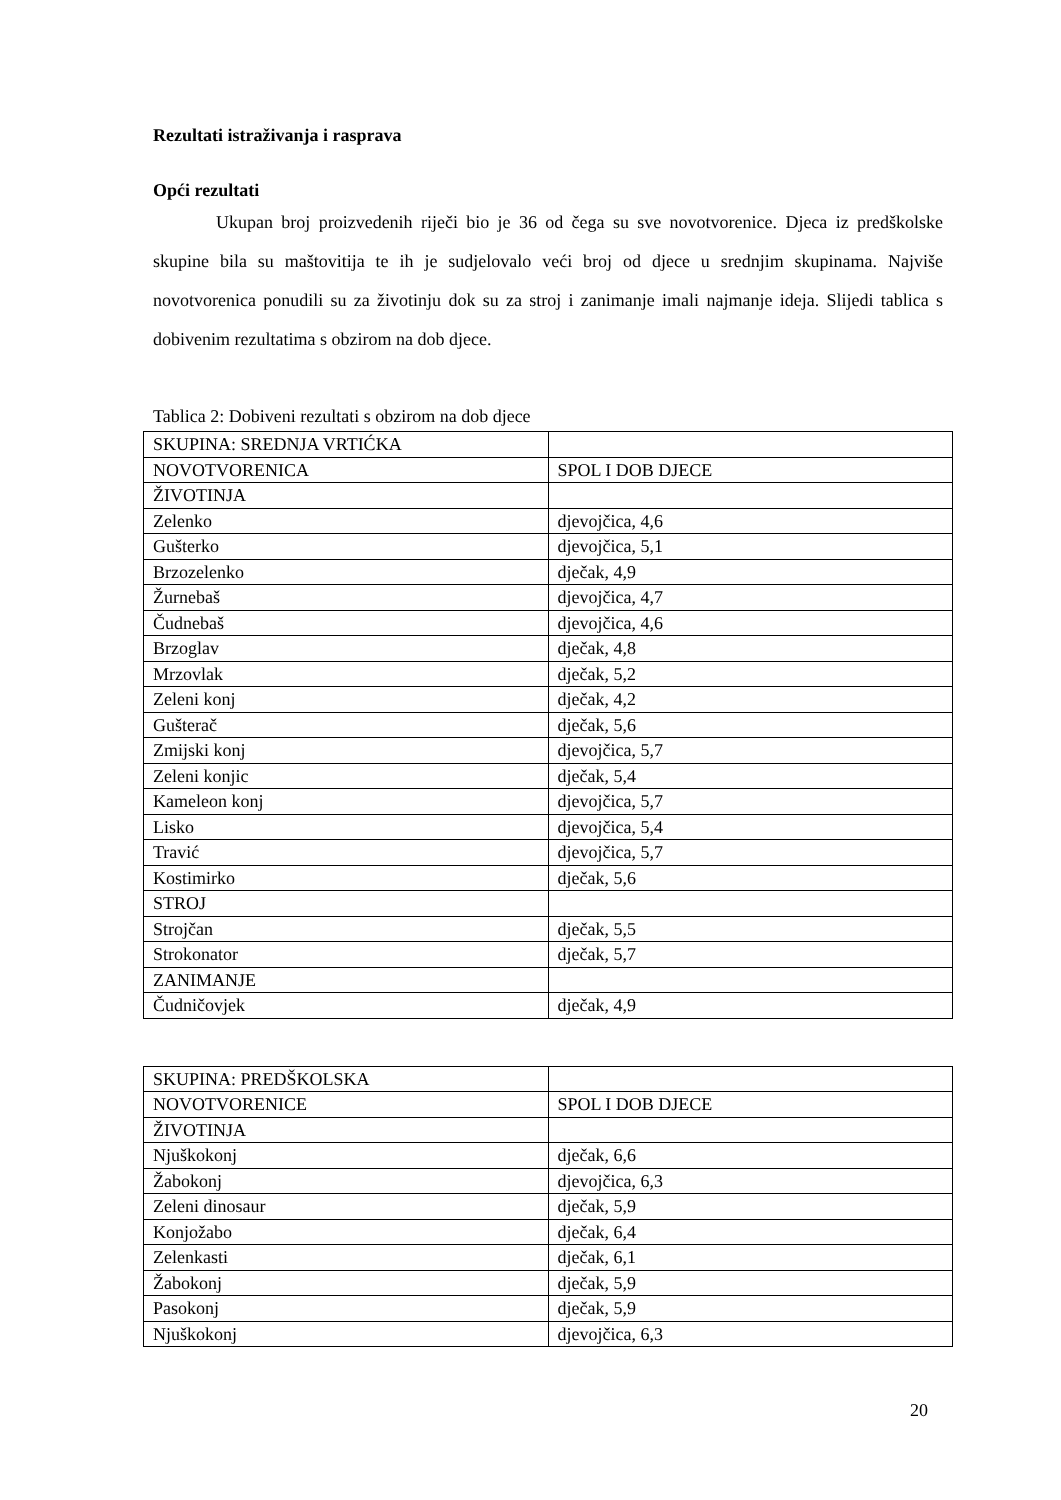Rezultati istraživanja i rasprava
Opći rezultati
Ukupan broj proizvedenih riječi bio je 36 od čega su sve novotvorenice. Djeca iz predškolske skupine bila su maštovitija te ih je sudjelovalo veći broj od djece u srednjim skupinama. Najviše novotvorenica ponudili su za životinju dok su za stroj i zanimanje imali najmanje ideja. Slijedi tablica s dobivenim rezultatima s obzirom na dob djece.
Tablica 2: Dobiveni rezultati s obzirom na dob djece
| SKUPINA: SREDNJA VRTIĆKA | |
| NOVOTVORENICA | SPOL I DOB DJECE |
| ŽIVOTINJA | |
| Zelenko | djevojčica, 4,6 |
| Gušterko | djevojčica, 5,1 |
| Brzozelenko | dječak, 4,9 |
| Žurnebaš | djevojčica, 4,7 |
| Čudnebaš | djevojčica, 4,6 |
| Brzoglav | dječak, 4,8 |
| Mrzovlak | dječak, 5,2 |
| Zeleni konj | dječak, 4,2 |
| Gušterač | dječak, 5,6 |
| Zmijski konj | djevojčica, 5,7 |
| Zeleni konjic | dječak, 5,4 |
| Kameleon konj | djevojčica, 5,7 |
| Lisko | djevojčica, 5,4 |
| Travić | djevojčica, 5,7 |
| Kostimirko | dječak, 5,6 |
| STROJ | |
| Strojčan | dječak, 5,5 |
| Strokonator | dječak, 5,7 |
| ZANIMANJE | |
| Čudničovjek | dječak, 4,9 |
| SKUPINA: PREDŠKOLSKA | |
| NOVOTVORENICE | SPOL I DOB DJECE |
| ŽIVOTINJA | |
| Njuškokonj | dječak, 6,6 |
| Žabokonj | djevojčica, 6,3 |
| Zeleni dinosaur | dječak, 5,9 |
| Konjožabo | dječak, 6,4 |
| Zelenkasti | dječak, 6,1 |
| Žabokonj | dječak, 5,9 |
| Pasokonj | dječak, 5,9 |
| Njuškokonj | djevojčica, 6,3 |
20